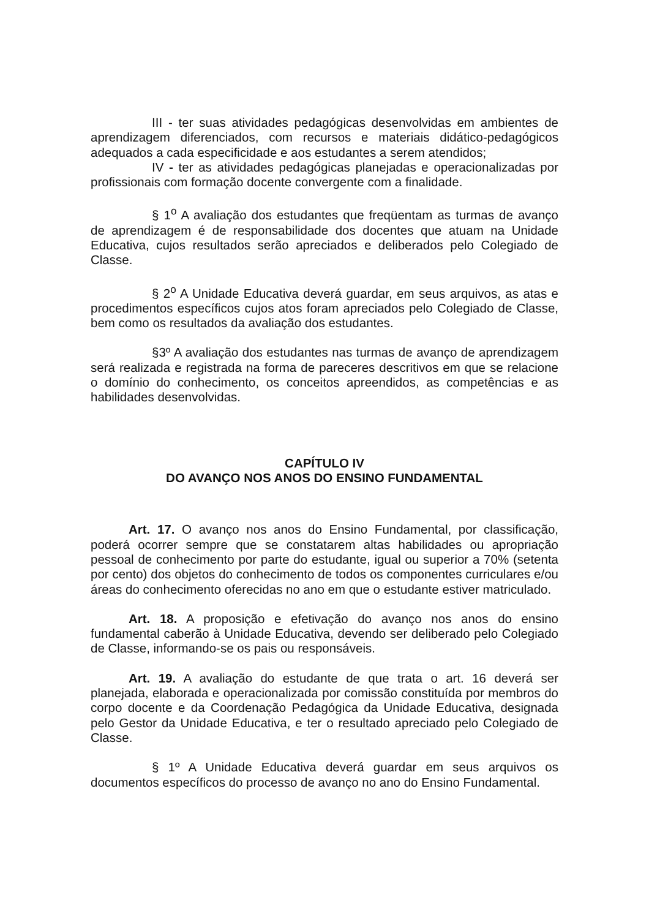III - ter suas atividades pedagógicas desenvolvidas em ambientes de aprendizagem diferenciados, com recursos e materiais didático-pedagógicos adequados a cada especificidade e aos estudantes a serem atendidos;
IV - ter as atividades pedagógicas planejadas e operacionalizadas por profissionais com formação docente convergente com a finalidade.
§ 1<sup>o</sup> A avaliação dos estudantes que freqüentam as turmas de avanço de aprendizagem é de responsabilidade dos docentes que atuam na Unidade Educativa, cujos resultados serão apreciados e deliberados pelo Colegiado de Classe.
§ 2<sup>o</sup> A Unidade Educativa deverá guardar, em seus arquivos, as atas e procedimentos específicos cujos atos foram apreciados pelo Colegiado de Classe, bem como os resultados da avaliação dos estudantes.
§3º A avaliação dos estudantes nas turmas de avanço de aprendizagem será realizada e registrada na forma de pareceres descritivos em que se relacione o domínio do conhecimento, os conceitos apreendidos, as competências e as habilidades desenvolvidas.
CAPÍTULO IV
DO AVANÇO NOS ANOS DO ENSINO FUNDAMENTAL
Art. 17. O avanço nos anos do Ensino Fundamental, por classificação, poderá ocorrer sempre que se constatarem altas habilidades ou apropriação pessoal de conhecimento por parte do estudante, igual ou superior a 70% (setenta por cento) dos objetos do conhecimento de todos os componentes curriculares e/ou áreas do conhecimento oferecidas no ano em que o estudante estiver matriculado.
Art. 18. A proposição e efetivação do avanço nos anos do ensino fundamental caberão à Unidade Educativa, devendo ser deliberado pelo Colegiado de Classe, informando-se os pais ou responsáveis.
Art. 19. A avaliação do estudante de que trata o art. 16 deverá ser planejada, elaborada e operacionalizada por comissão constituída por membros do corpo docente e da Coordenação Pedagógica da Unidade Educativa, designada pelo Gestor da Unidade Educativa, e ter o resultado apreciado pelo Colegiado de Classe.
§ 1º A Unidade Educativa deverá guardar em seus arquivos os documentos específicos do processo de avanço no ano do Ensino Fundamental.